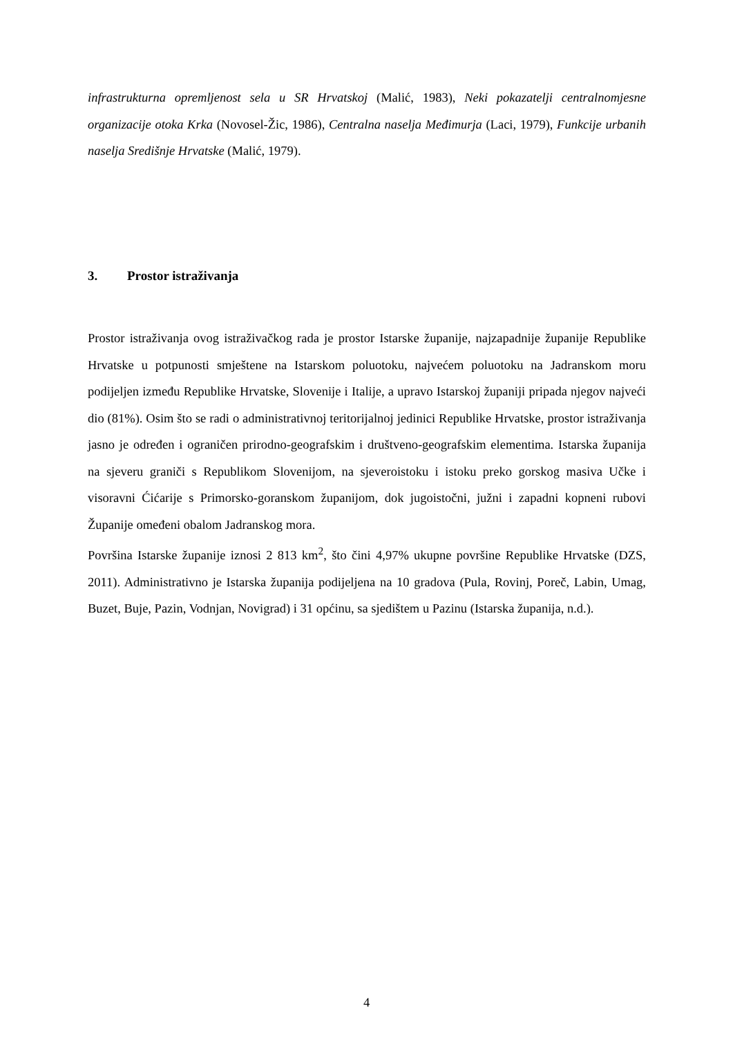infrastrukturna opremljenost sela u SR Hrvatskoj (Malić, 1983), Neki pokazatelji centralnomjesne organizacije otoka Krka (Novosel-Žic, 1986), Centralna naselja Međimurja (Laci, 1979), Funkcije urbanih naselja Središnje Hrvatske (Malić, 1979).
3. Prostor istraživanja
Prostor istraživanja ovog istraživačkog rada je prostor Istarske županije, najzapadnije županije Republike Hrvatske u potpunosti smještene na Istarskom poluotoku, najvećem poluotoku na Jadranskom moru podijeljen između Republike Hrvatske, Slovenije i Italije, a upravo Istarskoj županiji pripada njegov najveći dio (81%). Osim što se radi o administrativnoj teritorijalnoj jedinici Republike Hrvatske, prostor istraživanja jasno je određen i ograničen prirodno-geografskim i društveno-geografskim elementima. Istarska županija na sjeveru graniči s Republikom Slovenijom, na sjeveroistoku i istoku preko gorskog masiva Učke i visoravni Ćićarije s Primorsko-goranskom županijom, dok jugoistočni, južni i zapadni kopneni rubovi Županije omeđeni obalom Jadranskog mora.
Površina Istarske županije iznosi 2 813 km<sup>2</sup>, što čini 4,97% ukupne površine Republike Hrvatske (DZS, 2011). Administrativno je Istarska županija podijeljena na 10 gradova (Pula, Rovinj, Poreč, Labin, Umag, Buzet, Buje, Pazin, Vodnjan, Novigrad) i 31 općinu, sa sjedištem u Pazinu (Istarska županija, n.d.).
4